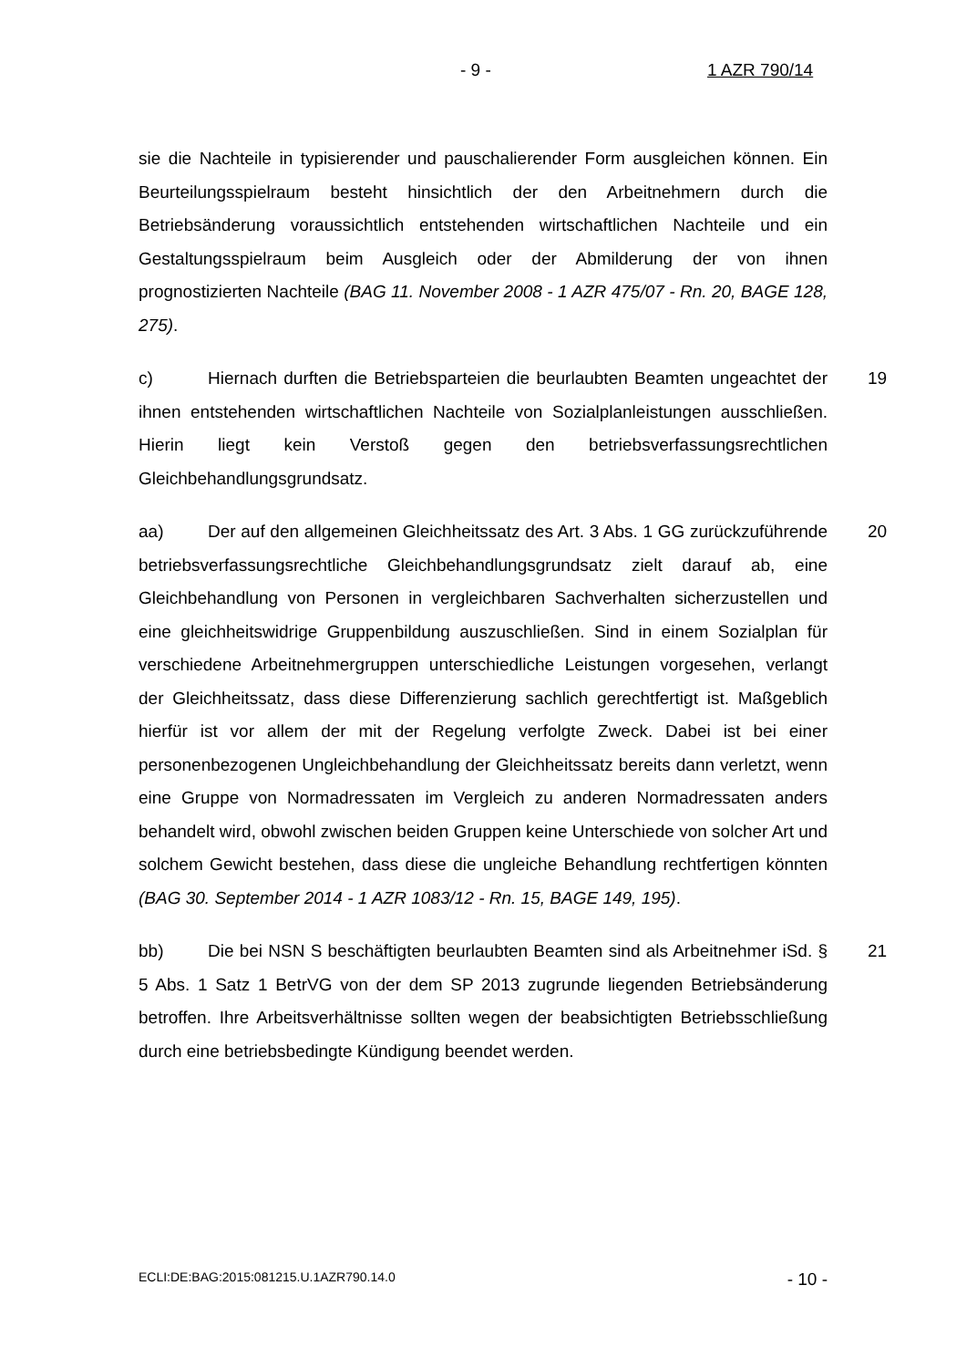- 9 - 1 AZR 790/14
sie die Nachteile in typisierender und pauschalierender Form ausgleichen kön­nen. Ein Beurteilungsspielraum besteht hinsichtlich der den Arbeitnehmern durch die Betriebsänderung voraussichtlich entstehenden wirtschaftlichen Nachteile und ein Gestaltungsspielraum beim Ausgleich oder der Abmilderung der von ihnen prognostizierten Nachteile (BAG 11. November 2008 - 1 AZR 475/07 - Rn. 20, BAGE 128, 275).
19 c) Hiernach durften die Betriebsparteien die beurlaubten Beamten unge­achtet der ihnen entstehenden wirtschaftlichen Nachteile von Sozialplanleistun­gen ausschließen. Hierin liegt kein Verstoß gegen den betriebsverfassungs­rechtlichen Gleichbehandlungsgrundsatz.
20 aa) Der auf den allgemeinen Gleichheitssatz des Art. 3 Abs. 1 GG zurück­zuführende betriebsverfassungsrechtliche Gleichbehandlungsgrundsatz zielt darauf ab, eine Gleichbehandlung von Personen in vergleichbaren Sachverhal­ten sicherzustellen und eine gleichheitswidrige Gruppenbildung auszuschlie­ßen. Sind in einem Sozialplan für verschiedene Arbeitnehmergruppen unter­schiedliche Leistungen vorgesehen, verlangt der Gleichheitssatz, dass diese Differenzierung sachlich gerechtfertigt ist. Maßgeblich hierfür ist vor allem der mit der Regelung verfolgte Zweck. Dabei ist bei einer personenbezogenen Un­gleichbehandlung der Gleichheitssatz bereits dann verletzt, wenn eine Gruppe von Normadressaten im Vergleich zu anderen Normadressaten anders behan­delt wird, obwohl zwischen beiden Gruppen keine Unterschiede von solcher Art und solchem Gewicht bestehen, dass diese die ungleiche Behandlung rechtfer­tigen könnten (BAG 30. September 2014 - 1 AZR 1083/12 - Rn. 15, BAGE 149, 195).
21 bb) Die bei NSN S beschäftigten beurlaubten Beamten sind als Arbeitneh­mer iSd. § 5 Abs. 1 Satz 1 BetrVG von der dem SP 2013 zugrunde liegenden Betriebsänderung betroffen. Ihre Arbeitsverhältnisse sollten wegen der beab­sichtigten Betriebsschließung durch eine betriebsbedingte Kündigung beendet werden.
ECLI:DE:BAG:2015:081215.U.1AZR790.14.0 - 10 -